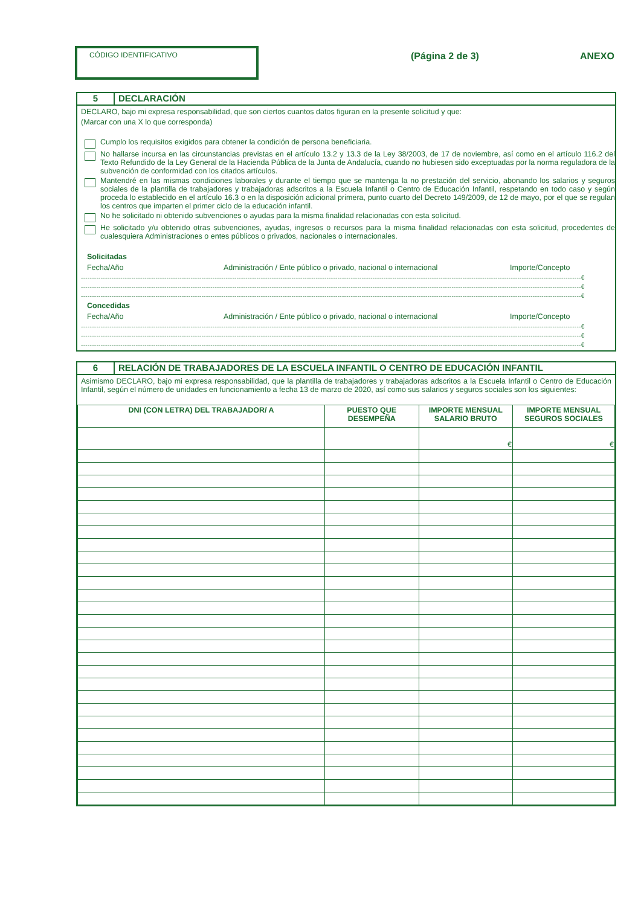CÓDIGO IDENTIFICATIVO
(Página 2 de 3) ANEXO
5 DECLARACIÓN
DECLARO, bajo mi expresa responsabilidad, que son ciertos cuantos datos figuran en la presente solicitud y que:
(Marcar con una X lo que corresponda)
Cumplo los requisitos exigidos para obtener la condición de persona beneficiaria.
No hallarse incursa en las circunstancias previstas en el artículo 13.2 y 13.3 de la Ley 38/2003, de 17 de noviembre, así como en el artículo 116.2 del Texto Refundido de la Ley General de la Hacienda Pública de la Junta de Andalucía, cuando no hubiesen sido exceptuadas por la norma reguladora de la subvención de conformidad con los citados artículos.
Mantendré en las mismas condiciones laborales y durante el tiempo que se mantenga la no prestación del servicio, abonando los salarios y seguros sociales de la plantilla de trabajadores y trabajadoras adscritos a la Escuela Infantil o Centro de Educación Infantil, respetando en todo caso y según proceda lo establecido en el artículo 16.3 o en la disposición adicional primera, punto cuarto del Decreto 149/2009, de 12 de mayo, por el que se regulan los centros que imparten el primer ciclo de la educación infantil.
No he solicitado ni obtenido subvenciones o ayudas para la misma finalidad relacionadas con esta solicitud.
He solicitado y/u obtenido otras subvenciones, ayudas, ingresos o recursos para la misma finalidad relacionadas con esta solicitud, procedentes de cualesquiera Administraciones o entes públicos o privados, nacionales o internacionales.
Solicitadas
Fecha/Año Administración / Ente público o privado, nacional o internacional Importe/Concepto
------------------------------------------------------------------------------------------------------------------------------------------------------------------------------------------------------------------------------------€
------------------------------------------------------------------------------------------------------------------------------------------------------------------------------------------------------------------------------------€
------------------------------------------------------------------------------------------------------------------------------------------------------------------------------------------------------------------------------------€
Concedidas
Fecha/Año Administración / Ente público o privado, nacional o internacional Importe/Concepto
------------------------------------------------------------------------------------------------------------------------------------------------------------------------------------------------------------------------------------€
------------------------------------------------------------------------------------------------------------------------------------------------------------------------------------------------------------------------------------€
------------------------------------------------------------------------------------------------------------------------------------------------------------------------------------------------------------------------------------€
6 RELACIÓN DE TRABAJADORES DE LA ESCUELA INFANTIL O CENTRO DE EDUCACIÓN INFANTIL
Asimismo DECLARO, bajo mi expresa responsabilidad, que la plantilla de trabajadores y trabajadoras adscritos a la Escuela Infantil o Centro de Educación Infantil, según el número de unidades en funcionamiento a fecha 13 de marzo de 2020, así como sus salarios y seguros sociales son los siguientes:
| DNI (CON LETRA) DEL TRABAJADOR/ A | PUESTO QUE DESEMPEÑA | IMPORTE MENSUAL SALARIO BRUTO | IMPORTE MENSUAL SEGUROS SOCIALES |
| --- | --- | --- | --- |
| | | € | € |